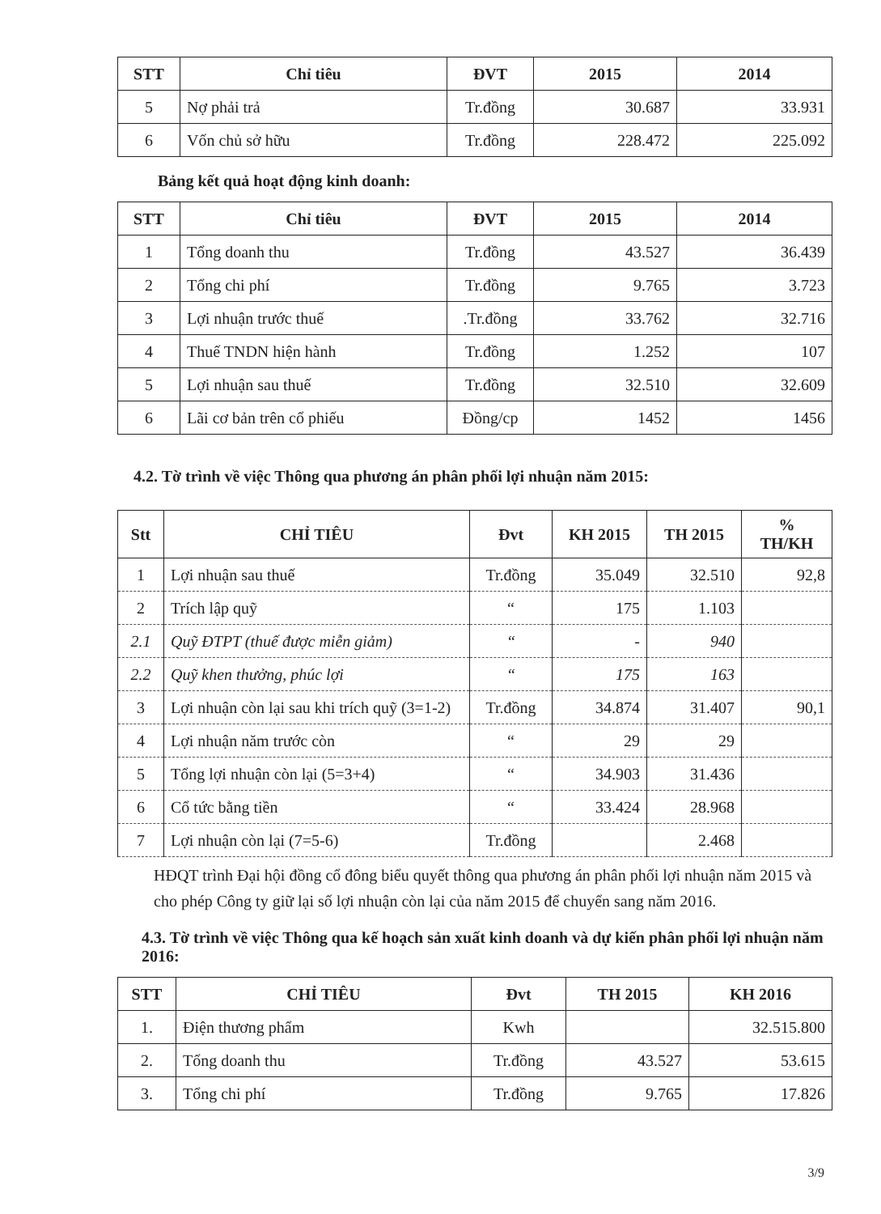| STT | Chỉ tiêu | ĐVT | 2015 | 2014 |
| --- | --- | --- | --- | --- |
| 5 | Nợ phải trả | Tr.đồng | 30.687 | 33.931 |
| 6 | Vốn chủ sở hữu | Tr.đồng | 228.472 | 225.092 |
Bảng kết quả hoạt động kinh doanh:
| STT | Chỉ tiêu | ĐVT | 2015 | 2014 |
| --- | --- | --- | --- | --- |
| 1 | Tổng doanh thu | Tr.đồng | 43.527 | 36.439 |
| 2 | Tổng chi phí | Tr.đồng | 9.765 | 3.723 |
| 3 | Lợi nhuận trước thuế | .Tr.đồng | 33.762 | 32.716 |
| 4 | Thuế TNDN hiện hành | Tr.đồng | 1.252 | 107 |
| 5 | Lợi nhuận sau thuế | Tr.đồng | 32.510 | 32.609 |
| 6 | Lãi cơ bản trên cổ phiếu | Đồng/cp | 1452 | 1456 |
4.2. Tờ trình về việc Thông qua phương án phân phối lợi nhuận năm 2015:
| Stt | CHỈ TIÊU | Đvt | KH 2015 | TH 2015 | % TH/KH |
| --- | --- | --- | --- | --- | --- |
| 1 | Lợi nhuận sau thuế | Tr.đồng | 35.049 | 32.510 | 92,8 |
| 2 | Trích lập quỹ | “ | 175 | 1.103 | |
| 2.1 | Quỹ ĐTPT (thuế được miễn giảm) | “ | - | 940 | |
| 2.2 | Quỹ khen thưởng, phúc lợi | “ | 175 | 163 | |
| 3 | Lợi nhuận còn lại sau khi trích quỹ (3=1-2) | Tr.đồng | 34.874 | 31.407 | 90,1 |
| 4 | Lợi nhuận năm trước còn | “ | 29 | 29 | |
| 5 | Tổng lợi nhuận còn lại (5=3+4) | “ | 34.903 | 31.436 | |
| 6 | Cổ tức bằng tiền | “ | 33.424 | 28.968 | |
| 7 | Lợi nhuận còn lại (7=5-6) | Tr.đồng | | 2.468 | |
HĐQT trình Đại hội đồng cổ đông biểu quyết thông qua phương án phân phối lợi nhuận năm 2015 và cho phép Công ty giữ lại số lợi nhuận còn lại của năm 2015 để chuyển sang năm 2016.
4.3. Tờ trình về việc Thông qua kế hoạch sản xuất kinh doanh và dự kiến phân phối lợi nhuận năm 2016:
| STT | CHỈ TIÊU | Đvt | TH 2015 | KH 2016 |
| --- | --- | --- | --- | --- |
| 1. | Điện thương phẩm | Kwh | | 32.515.800 |
| 2. | Tổng doanh thu | Tr.đồng | 43.527 | 53.615 |
| 3. | Tổng chi phí | Tr.đồng | 9.765 | 17.826 |
3/9